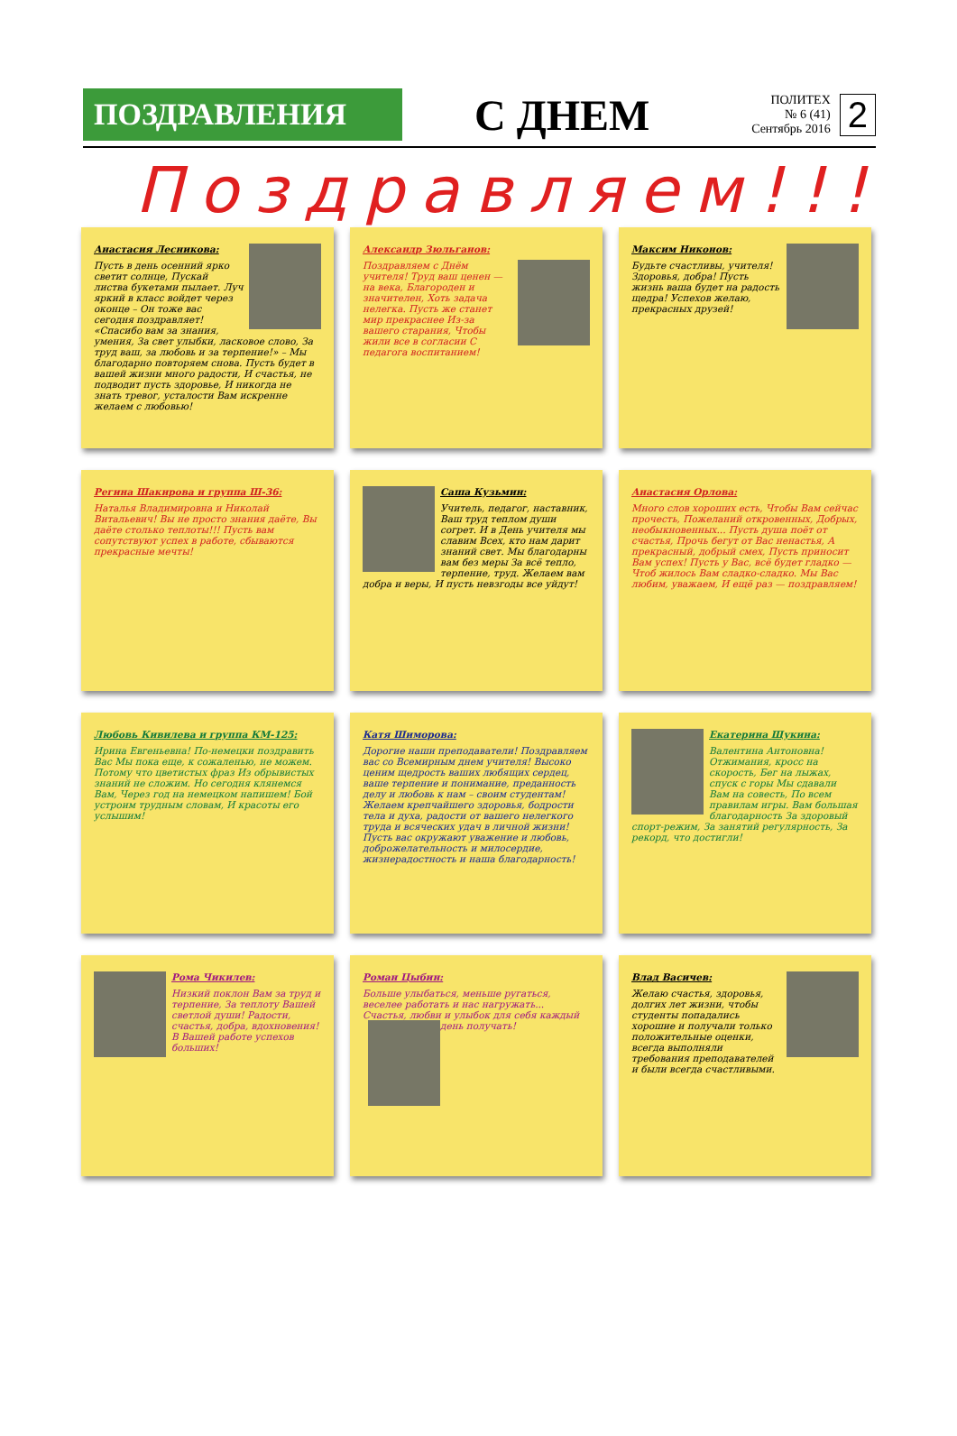ПОЗДРАВЛЕНИЯ
С ДНЕМ
ПОЛИТЕХ
№ 6 (41)
Сентябрь 2016
2
Поздравляем!!!
Анастасия Лесникова:
Пусть в день осенний ярко светит солнце, Пускай листва букетами пылает. Луч яркий в класс войдет через оконце – Он тоже вас сегодня поздравляет! «Спасибо вам за знания, умения, За свет улыбки, ласковое слово, За труд ваш, за любовь и за терпение!» – Мы благодарно повторяем снова. Пусть будет в вашей жизни много радости, И счастья, не подводит пусть здоровье, И никогда не знать тревог, усталости Вам искренне желаем с любовью!
Александр Зюльганов:
Поздравляем с Днём учителя! Труд ваш ценен — на века, Благороден и значителен, Хоть задача нелегка. Пусть же станет мир прекраснее Из-за вашего старания, Чтобы жили все в согласии С педагога воспитанием!
Максим Никонов:
Будьте счастливы, учителя! Здоровья, добра! Пусть жизнь ваша будет на радость щедра! Успехов желаю, прекрасных друзей!
Регина Шакирова и группа Ш-36:
Наталья Владимировна и Николай Витальевич! Вы не просто знания даёте, Вы даёте столько теплоты!!! Пусть вам сопутствуют успех в работе, сбываются прекрасные мечты!
Саша Кузьмин:
Учитель, педагог, наставник, Ваш труд теплом души согрет. И в День учителя мы славим Всех, кто нам дарит знаний свет. Мы благодарны вам без меры За всё тепло, терпение, труд. Желаем вам добра и веры, И пусть невзгоды все уйдут!
Анастасия Орлова:
Много слов хороших есть, Чтобы Вам сейчас прочесть, Пожеланий откровенных, Добрых, необыкновенных... Пусть душа поёт от счастья, Прочь бегут от Вас ненастья, А прекрасный, добрый смех, Пусть приносит Вам успех! Пусть у Вас, всё будет гладко — Чтоб жилось Вам сладко-сладко. Мы Вас любим, уважаем, И ещё раз — поздравляем!
Любовь Кивилева и группа КМ-125:
Ирина Евгеньевна! По-немецки поздравить Вас Мы пока еще, к сожаленью, не можем. Потому что цветистых фраз Из обрывистых знаний не сложим. Но сегодня клянемся Вам, Через год на немецком напишем! Бой устроим трудным словам, И красоты его услышим!
Катя Шиморова:
Дорогие наши преподаватели! Поздравляем вас со Всемирным днем учителя! Высоко ценим щедрость ваших любящих сердец, ваше терпение и понимание, преданность делу и любовь к нам – своим студентам! Желаем крепчайшего здоровья, бодрости тела и духа, радости от вашего нелегкого труда и всяческих удач в личной жизни! Пусть вас окружают уважение и любовь, доброжелательность и милосердие, жизнерадостность и наша благодарность!
Екатерина Щукина:
Валентина Антоновна! Отжимания, кросс на скорость, Бег на лыжах, спуск с горы Мы сдавали Вам на совесть, По всем правилам игры. Вам большая благодарность За здоровый спорт-режим, За занятий регулярность, За рекорд, что достигли!
Рома Чикилев:
Низкий поклон Вам за труд и терпение, За теплоту Вашей светлой души! Радости, счастья, добра, вдохновения! В Вашей работе успехов больших!
Роман Цыбин:
Больше улыбаться, меньше ругаться, веселее работать и нас нагружать... Счастья, любви и улыбок для себя каждый день получать!
Влад Васичев:
Желаю счастья, здоровья, долгих лет жизни, чтобы студенты попадались хорошие и получали только положительные оценки, всегда выполняли требования преподавателей и были всегда счастливыми.